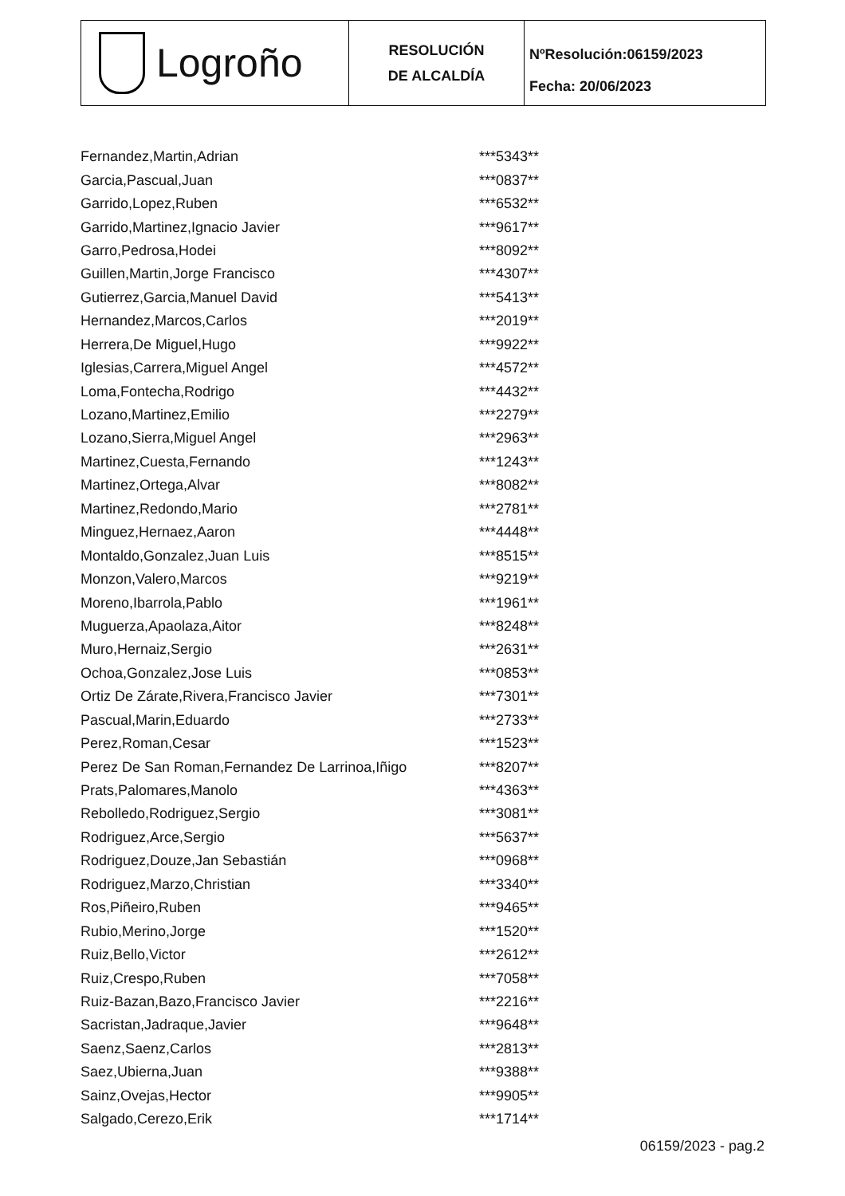Logroño
RESOLUCIÓN
DE ALCALDÍA
NºResolución:06159/2023
Fecha: 20/06/2023
| Fernandez,Martin,Adrian | ***5343** |
| Garcia,Pascual,Juan | ***0837** |
| Garrido,Lopez,Ruben | ***6532** |
| Garrido,Martinez,Ignacio Javier | ***9617** |
| Garro,Pedrosa,Hodei | ***8092** |
| Guillen,Martin,Jorge Francisco | ***4307** |
| Gutierrez,Garcia,Manuel David | ***5413** |
| Hernandez,Marcos,Carlos | ***2019** |
| Herrera,De Miguel,Hugo | ***9922** |
| Iglesias,Carrera,Miguel Angel | ***4572** |
| Loma,Fontecha,Rodrigo | ***4432** |
| Lozano,Martinez,Emilio | ***2279** |
| Lozano,Sierra,Miguel Angel | ***2963** |
| Martinez,Cuesta,Fernando | ***1243** |
| Martinez,Ortega,Alvar | ***8082** |
| Martinez,Redondo,Mario | ***2781** |
| Minguez,Hernaez,Aaron | ***4448** |
| Montaldo,Gonzalez,Juan Luis | ***8515** |
| Monzon,Valero,Marcos | ***9219** |
| Moreno,Ibarrola,Pablo | ***1961** |
| Muguerza,Apaolaza,Aitor | ***8248** |
| Muro,Hernaiz,Sergio | ***2631** |
| Ochoa,Gonzalez,Jose Luis | ***0853** |
| Ortiz De Zárate,Rivera,Francisco Javier | ***7301** |
| Pascual,Marin,Eduardo | ***2733** |
| Perez,Roman,Cesar | ***1523** |
| Perez De San Roman,Fernandez De Larrinoa,Iñigo | ***8207** |
| Prats,Palomares,Manolo | ***4363** |
| Rebolledo,Rodriguez,Sergio | ***3081** |
| Rodriguez,Arce,Sergio | ***5637** |
| Rodriguez,Douze,Jan Sebastián | ***0968** |
| Rodriguez,Marzo,Christian | ***3340** |
| Ros,Piñeiro,Ruben | ***9465** |
| Rubio,Merino,Jorge | ***1520** |
| Ruiz,Bello,Victor | ***2612** |
| Ruiz,Crespo,Ruben | ***7058** |
| Ruiz-Bazan,Bazo,Francisco Javier | ***2216** |
| Sacristan,Jadraque,Javier | ***9648** |
| Saenz,Saenz,Carlos | ***2813** |
| Saez,Ubierna,Juan | ***9388** |
| Sainz,Ovejas,Hector | ***9905** |
| Salgado,Cerezo,Erik | ***1714** |
06159/2023 - pag.2